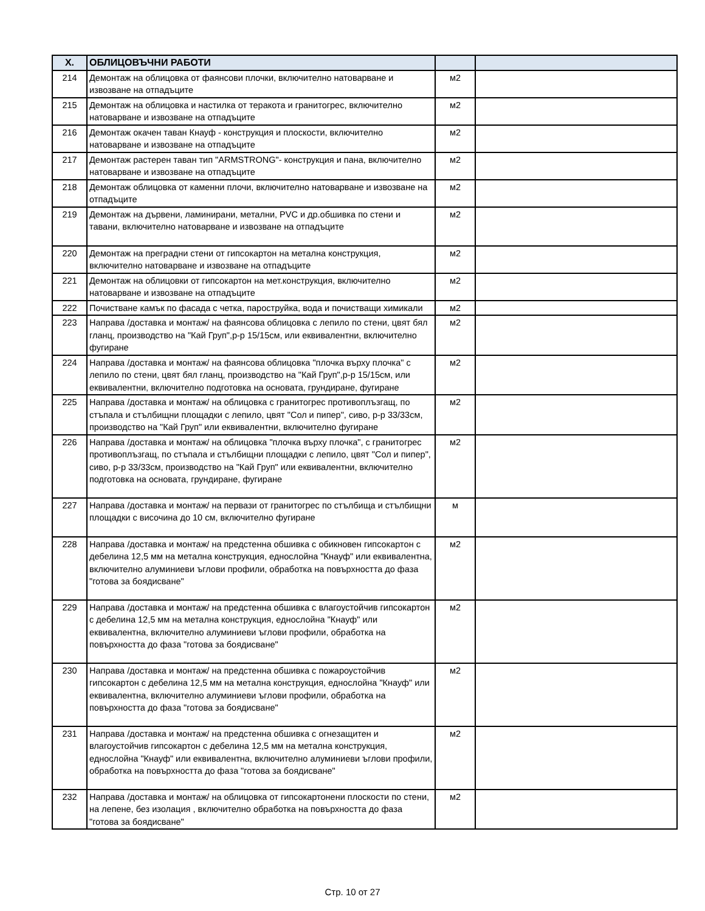| X. | ОБЛИЦОВЪЧНИ РАБОТИ | | |
| --- | --- | --- | --- |
| 214 | Демонтаж на облицовка от фаянсови плочки, включително натоварване и извозване на отпадъците | м2 | |
| 215 | Демонтаж на облицовка и настилка от теракота и гранитогрес, включително натоварване и извозване на отпадъците | м2 | |
| 216 | Демонтаж окачен таван Кнауф - конструкция и плоскости, включително натоварване и извозване на отпадъците | м2 | |
| 217 | Демонтаж растерен таван тип "ARMSTRONG"- конструкция и пана, включително натоварване и извозване на отпадъците | м2 | |
| 218 | Демонтаж облицовка от каменни плочи, включително натоварване и извозване на отпадъците | м2 | |
| 219 | Демонтаж на дървени, ламинирани, метални, PVC и др.обшивка по стени и тавани, включително натоварване и извозване на отпадъците | м2 | |
| 220 | Демонтаж на преградни стени от гипсокартон на метална конструкция, включително натоварване и извозване на отпадъците | м2 | |
| 221 | Демонтаж на облицовки от гипсокартон на мет.конструкция, включително натоварване и извозване на отпадъците | м2 | |
| 222 | Почистване камък по фасада с четка, пароструйка, вода и почистващи химикали | м2 | |
| 223 | Направа /доставка и монтаж/ на фаянсова облицовка с лепило по стени, цвят бял гланц, производство на "Кай Груп",р-р 15/15см, или еквивалентни, включително фугиране | м2 | |
| 224 | Направа /доставка и монтаж/ на фаянсова облицовка "плочка върху плочка" с лепило по стени, цвят бял гланц, производство на "Кай Груп",р-р 15/15см, или еквивалентни, включително подготовка на основата, грундиране, фугиране | м2 | |
| 225 | Направа /доставка и монтаж/ на облицовка с гранитогрес противоплъзгащ, по стъпала и стълбищни площадки с лепило, цвят "Сол и пипер", сиво, р-р 33/33см, производство на "Кай Груп" или еквивалентни, включително фугиране | м2 | |
| 226 | Направа /доставка и монтаж/ на облицовка "плочка върху плочка", с гранитогрес противоплъзгащ, по стъпала и стълбищни площадки с лепило, цвят "Сол и пипер", сиво, р-р 33/33см, производство на "Кай Груп" или еквивалентни, включително подготовка на основата, грундиране, фугиране | м2 | |
| 227 | Направа /доставка и монтаж/ на первази от гранитогрес по стълбища и стълбищни площадки с височина до 10 см, включително фугиране | м | |
| 228 | Направа /доставка и монтаж/ на предстенна обшивка с обикновен гипсокартон с дебелина 12,5 мм на метална конструкция, еднослойна "Кнауф" или еквивалентна, включително алуминиеви ъглови профили, обработка на повърхността до фаза "готова за боядисване" | м2 | |
| 229 | Направа /доставка и монтаж/ на предстенна обшивка с влагоустойчив гипсокартон с дебелина 12,5 мм на метална конструкция, еднослойна "Кнауф" или еквивалентна, включително алуминиеви ъглови профили, обработка на повърхността до фаза "готова за боядисване" | м2 | |
| 230 | Направа /доставка и монтаж/ на предстенна обшивка с пожароустойчив гипсокартон с дебелина 12,5 мм на метална конструкция, еднослойна "Кнауф" или еквивалентна, включително алуминиеви ъглови профили, обработка на повърхността до фаза "готова за боядисване" | м2 | |
| 231 | Направа /доставка и монтаж/ на предстенна обшивка с огнезащитен и влагоустойчив гипсокартон с дебелина 12,5 мм на метална конструкция, еднослойна "Кнауф" или еквивалентна, включително алуминиеви ъглови профили, обработка на повърхността до фаза "готова за боядисване" | м2 | |
| 232 | Направа /доставка и монтаж/ на облицовка от гипсокартонени плоскости по стени, на лепене, без изолация , включително обработка на повърхността до фаза "готова за боядисване" | м2 | |
Стр. 10 от 27